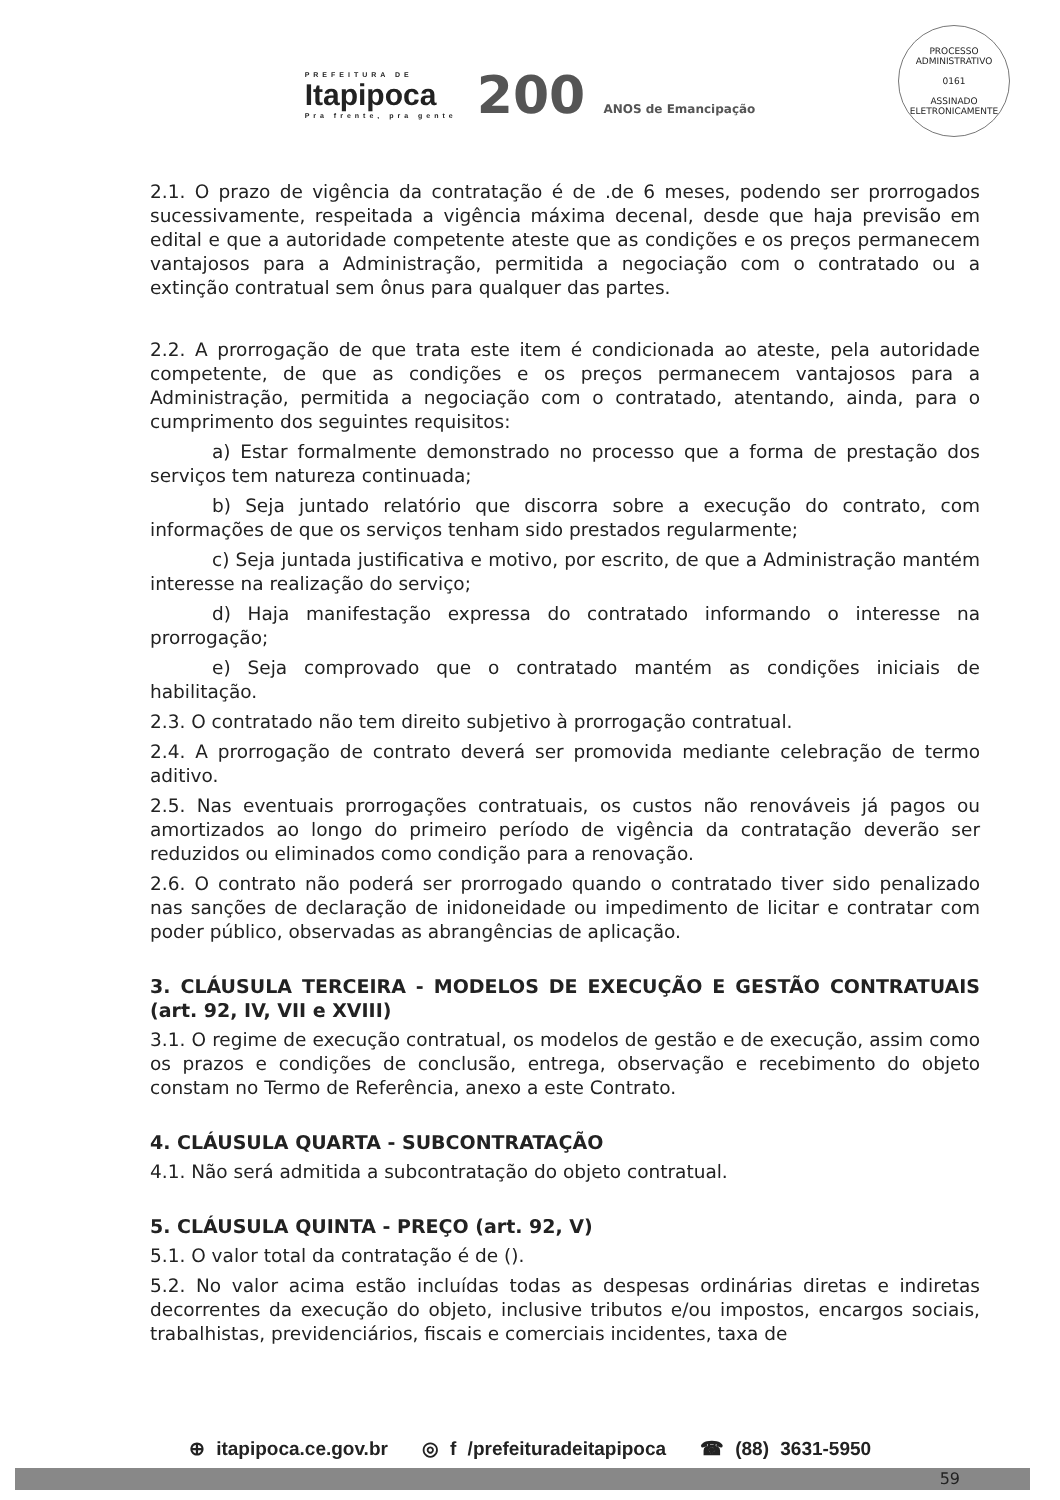PREFEITURA DE
Itapipoca
Pra frente, pra gente
200 ANOS de Emancipação
PROCESSO ADMINISTRATIVO
0161
ASSINADO ELETRONICAMENTE
2.1. O prazo de vigência da contratação é de .de 6 meses, podendo ser prorrogados sucessivamente, respeitada a vigência máxima decenal, desde que haja previsão em edital e que a autoridade competente ateste que as condições e os preços permanecem vantajosos para a Administração, permitida a negociação com o contratado ou a extinção contratual sem ônus para qualquer das partes.
2.2. A prorrogação de que trata este item é condicionada ao ateste, pela autoridade competente, de que as condições e os preços permanecem vantajosos para a Administração, permitida a negociação com o contratado, atentando, ainda, para o cumprimento dos seguintes requisitos:
a) Estar formalmente demonstrado no processo que a forma de prestação dos serviços tem natureza continuada;
b) Seja juntado relatório que discorra sobre a execução do contrato, com informações de que os serviços tenham sido prestados regularmente;
c) Seja juntada justificativa e motivo, por escrito, de que a Administração mantém interesse na realização do serviço;
d) Haja manifestação expressa do contratado informando o interesse na prorrogação;
e) Seja comprovado que o contratado mantém as condições iniciais de habilitação.
2.3. O contratado não tem direito subjetivo à prorrogação contratual.
2.4. A prorrogação de contrato deverá ser promovida mediante celebração de termo aditivo.
2.5. Nas eventuais prorrogações contratuais, os custos não renováveis já pagos ou amortizados ao longo do primeiro período de vigência da contratação deverão ser reduzidos ou eliminados como condição para a renovação.
2.6. O contrato não poderá ser prorrogado quando o contratado tiver sido penalizado nas sanções de declaração de inidoneidade ou impedimento de licitar e contratar com poder público, observadas as abrangências de aplicação.
3. CLÁUSULA TERCEIRA - MODELOS DE EXECUÇÃO E GESTÃO CONTRATUAIS (art. 92, IV, VII e XVIII)
3.1. O regime de execução contratual, os modelos de gestão e de execução, assim como os prazos e condições de conclusão, entrega, observação e recebimento do objeto constam no Termo de Referência, anexo a este Contrato.
4. CLÁUSULA QUARTA - SUBCONTRATAÇÃO
4.1. Não será admitida a subcontratação do objeto contratual.
5. CLÁUSULA QUINTA - PREÇO (art. 92, V)
5.1. O valor total da contratação é de ().
5.2. No valor acima estão incluídas todas as despesas ordinárias diretas e indiretas decorrentes da execução do objeto, inclusive tributos e/ou impostos, encargos sociais, trabalhistas, previdenciários, fiscais e comerciais incidentes, taxa de
⊕ itapipoca.ce.gov.br ◎ f /prefeituradeitapipoca ☎ (88) 3631-5950
59